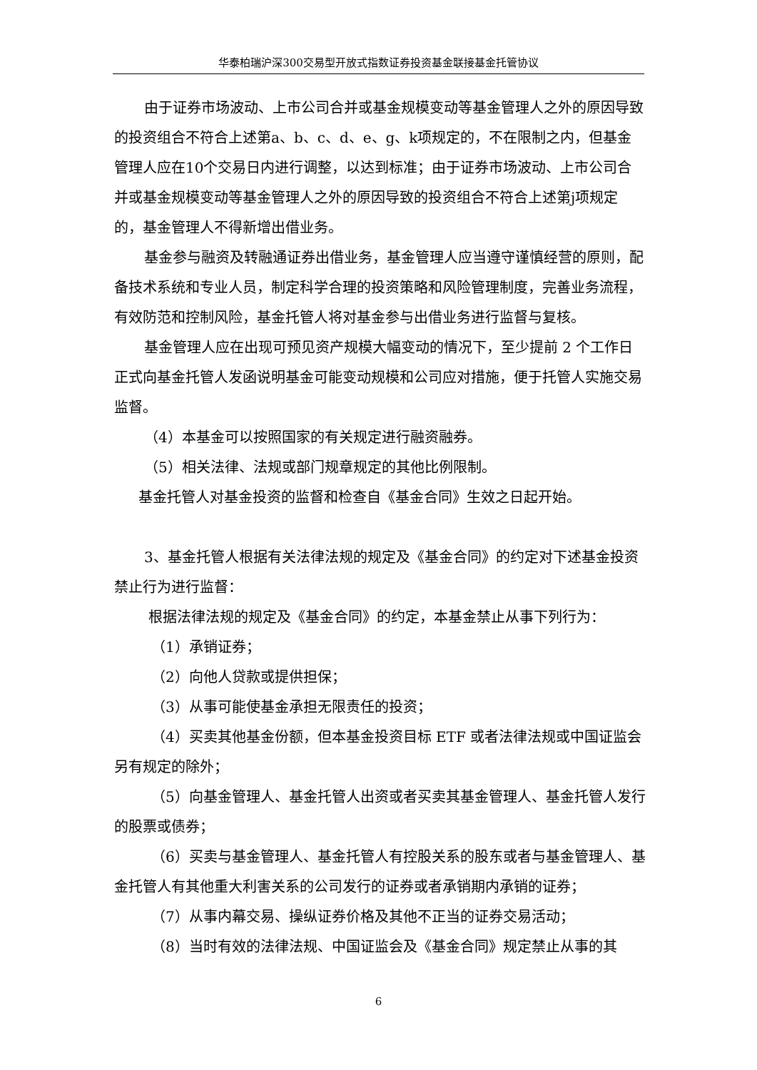华泰柏瑞沪深300交易型开放式指数证券投资基金联接基金托管协议
由于证券市场波动、上市公司合并或基金规模变动等基金管理人之外的原因导致的投资组合不符合上述第a、b、c、d、e、g、k项规定的，不在限制之内，但基金管理人应在10个交易日内进行调整，以达到标准；由于证券市场波动、上市公司合并或基金规模变动等基金管理人之外的原因导致的投资组合不符合上述第j项规定的，基金管理人不得新增出借业务。
基金参与融资及转融通证券出借业务，基金管理人应当遵守谨慎经营的原则，配备技术系统和专业人员，制定科学合理的投资策略和风险管理制度，完善业务流程，有效防范和控制风险，基金托管人将对基金参与出借业务进行监督与复核。
基金管理人应在出现可预见资产规模大幅变动的情况下，至少提前 2 个工作日正式向基金托管人发函说明基金可能变动规模和公司应对措施，便于托管人实施交易监督。
（4）本基金可以按照国家的有关规定进行融资融券。
（5）相关法律、法规或部门规章规定的其他比例限制。
基金托管人对基金投资的监督和检查自《基金合同》生效之日起开始。
3、基金托管人根据有关法律法规的规定及《基金合同》的约定对下述基金投资禁止行为进行监督：
根据法律法规的规定及《基金合同》的约定，本基金禁止从事下列行为：
（1）承销证券；
（2）向他人贷款或提供担保；
（3）从事可能使基金承担无限责任的投资；
（4）买卖其他基金份额，但本基金投资目标 ETF 或者法律法规或中国证监会另有规定的除外；
（5）向基金管理人、基金托管人出资或者买卖其基金管理人、基金托管人发行的股票或债券；
（6）买卖与基金管理人、基金托管人有控股关系的股东或者与基金管理人、基金托管人有其他重大利害关系的公司发行的证券或者承销期内承销的证券；
（7）从事内幕交易、操纵证券价格及其他不正当的证券交易活动；
（8）当时有效的法律法规、中国证监会及《基金合同》规定禁止从事的其
6